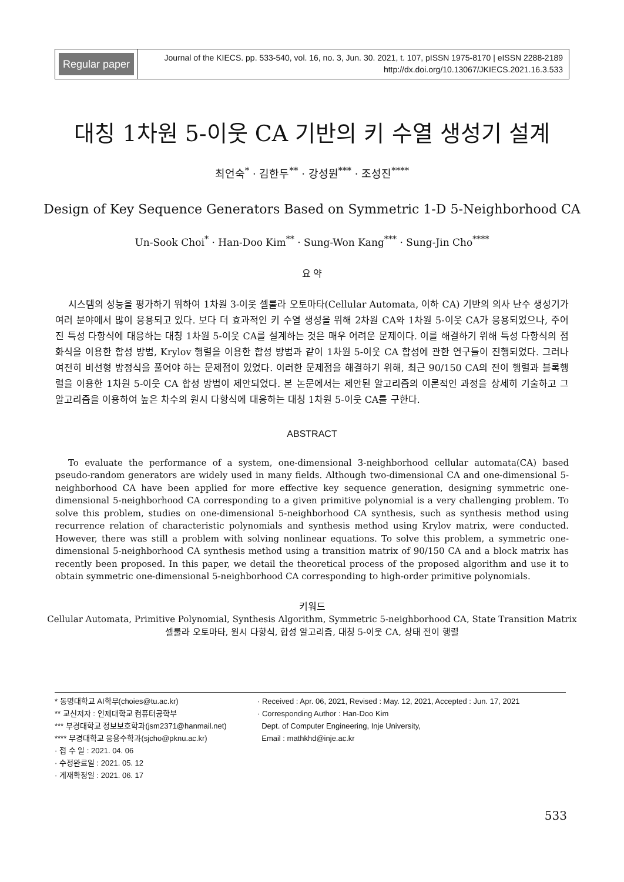Regular paper
Journal of the KIECS. pp. 533-540, vol. 16, no. 3, Jun. 30. 2021, t. 107, pISSN 1975-8170 | eISSN 2288-2189
http://dx.doi.org/10.13067/JKIECS.2021.16.3.533
대칭 1차원 5-이웃 CA 기반의 키 수열 생성기 설계
최언숙<sup>*</sup> · 김한두<sup>**</sup> · 강성원<sup>***</sup> · 조성진<sup>****</sup>
Design of Key Sequence Generators Based on Symmetric 1-D 5-Neighborhood CA
Un-Sook Choi<sup>*</sup> · Han-Doo Kim<sup>**</sup> · Sung-Won Kang<sup>***</sup> · Sung-Jin Cho<sup>****</sup>
요 약
시스템의 성능을 평가하기 위하여 1차원 3-이웃 셀룰라 오토마타(Cellular Automata, 이하 CA) 기반의 의사 난수 생성기가 여러 분야에서 많이 응용되고 있다. 보다 더 효과적인 키 수열 생성을 위해 2차원 CA와 1차원 5-이웃 CA가 응용되었으나, 주어진 특성 다항식에 대응하는 대칭 1차원 5-이웃 CA를 설계하는 것은 매우 어려운 문제이다. 이를 해결하기 위해 특성 다항식의 점화식을 이용한 합성 방법, Krylov 행렬을 이용한 합성 방법과 같이 1차원 5-이웃 CA 합성에 관한 연구들이 진행되었다. 그러나 여전히 비선형 방정식을 풀어야 하는 문제점이 있었다. 이러한 문제점을 해결하기 위해, 최근 90/150 CA의 전이 행렬과 블록행렬을 이용한 1차원 5-이웃 CA 합성 방법이 제안되었다. 본 논문에서는 제안된 알고리즘의 이론적인 과정을 상세히 기술하고 그 알고리즘을 이용하여 높은 차수의 원시 다항식에 대응하는 대칭 1차원 5-이웃 CA를 구한다.
ABSTRACT
To evaluate the performance of a system, one-dimensional 3-neighborhood cellular automata(CA) based pseudo-random generators are widely used in many fields. Although two-dimensional CA and one-dimensional 5-neighborhood CA have been applied for more effective key sequence generation, designing symmetric one-dimensional 5-neighborhood CA corresponding to a given primitive polynomial is a very challenging problem. To solve this problem, studies on one-dimensional 5-neighborhood CA synthesis, such as synthesis method using recurrence relation of characteristic polynomials and synthesis method using Krylov matrix, were conducted. However, there was still a problem with solving nonlinear equations. To solve this problem, a symmetric one-dimensional 5-neighborhood CA synthesis method using a transition matrix of 90/150 CA and a block matrix has recently been proposed. In this paper, we detail the theoretical process of the proposed algorithm and use it to obtain symmetric one-dimensional 5-neighborhood CA corresponding to high-order primitive polynomials.
키워드
Cellular Automata, Primitive Polynomial, Synthesis Algorithm, Symmetric 5-neighborhood CA, State Transition Matrix
셀룰라 오토마타, 원시 다항식, 합성 알고리즘, 대칭 5-이웃 CA, 상태 전이 행렬
* 동명대학교 AI학부(choies@tu.ac.kr)
** 교신저자 : 인제대학교 컴퓨터공학부
*** 부경대학교 정보보호학과(jsm2371@hanmail.net)
**** 부경대학교 응용수학과(sjcho@pknu.ac.kr)
· 접 수 일 : 2021. 04. 06
· 수정완료일 : 2021. 05. 12
· 게재확정일 : 2021. 06. 17
· Received : Apr. 06, 2021, Revised : May. 12, 2021, Accepted : Jun. 17, 2021
· Corresponding Author : Han-Doo Kim
Dept. of Computer Engineering, Inje University,
Email : mathkhd@inje.ac.kr
533